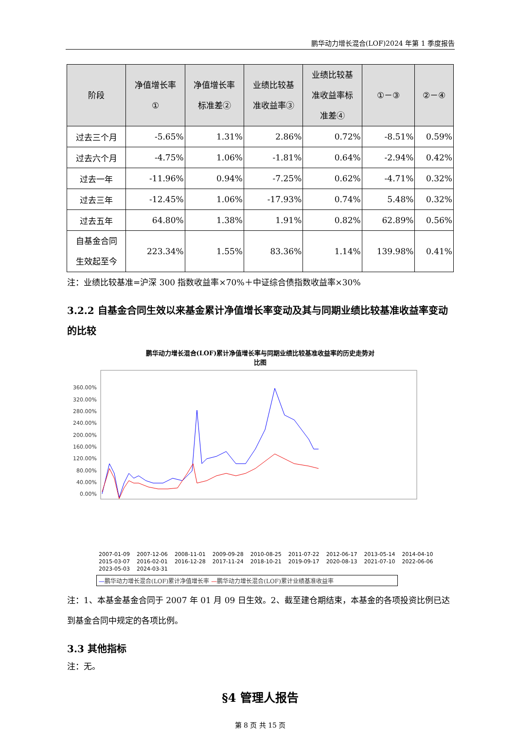鹏华动力增长混合(LOF)2024 年第 1 季度报告
| 阶段 | 净值增长率 ① | 净值增长率 标准差② | 业绩比较基 准收益率③ | 业绩比较基 准收益率标 准差④ | ①－③ | ②－④ |
| --- | --- | --- | --- | --- | --- | --- |
| 过去三个月 | -5.65% | 1.31% | 2.86% | 0.72% | -8.51% | 0.59% |
| 过去六个月 | -4.75% | 1.06% | -1.81% | 0.64% | -2.94% | 0.42% |
| 过去一年 | -11.96% | 0.94% | -7.25% | 0.62% | -4.71% | 0.32% |
| 过去三年 | -12.45% | 1.06% | -17.93% | 0.74% | 5.48% | 0.32% |
| 过去五年 | 64.80% | 1.38% | 1.91% | 0.82% | 62.89% | 0.56% |
| 自基金合同 生效起至今 | 223.34% | 1.55% | 83.36% | 1.14% | 139.98% | 0.41% |
注：业绩比较基准=沪深 300 指数收益率×70%＋中证综合债指数收益率×30%
3.2.2 自基金合同生效以来基金累计净值增长率变动及其与同期业绩比较基准收益率变动的比较
鹏华动力增长混合(LOF)累计净值增长率与同期业绩比较基准收益率的历史走势对
比图
360.00%
320.00%
280.00%
240.00%
200.00%
160.00%
120.00%
80.00%
40.00%
0.00%
2007-01-09 2007-12-06 2008-11-01 2009-09-28 2010-08-25 2011-07-22 2012-06-17 2013-05-14 2014-04-10 2015-03-07 2016-02-01 2016-12-28 2017-11-24 2018-10-21 2019-09-17 2020-08-13 2021-07-10 2022-06-06 2023-05-03 2024-03-31
—鹏华动力增长混合(LOF)累计净值增长率 —鹏华动力增长混合(LOF)累计业绩基准收益率
注：1、本基金基金合同于 2007 年 01 月 09 日生效。2、截至建仓期结束，本基金的各项投资比例已达到基金合同中规定的各项比例。
3.3 其他指标
注：无。
§4 管理人报告
第 8 页 共 15 页